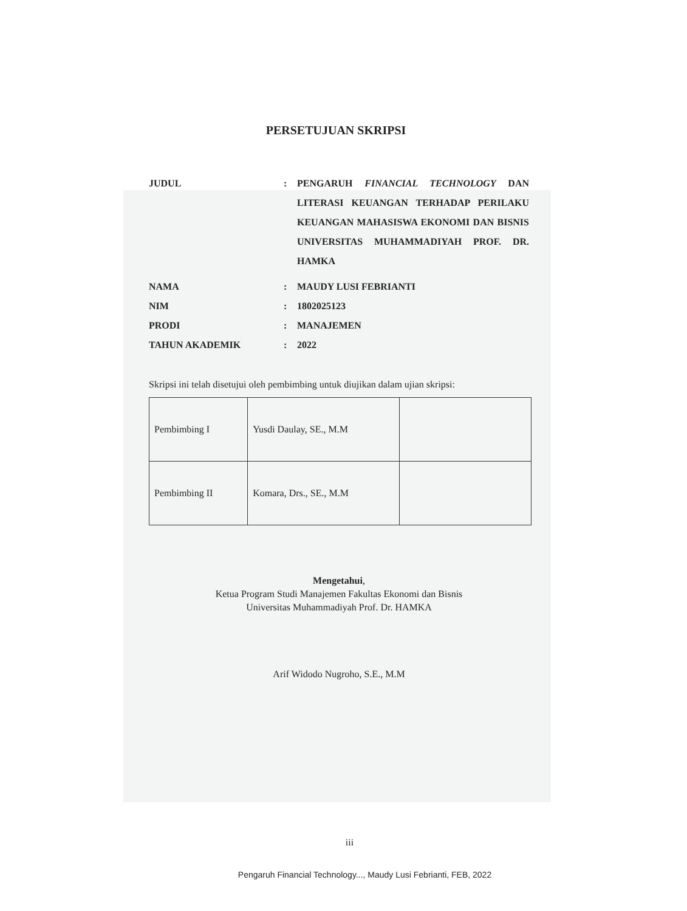PERSETUJUAN SKRIPSI
JUDUL : PENGARUH FINANCIAL TECHNOLOGY DAN LITERASI KEUANGAN TERHADAP PERILAKU KEUANGAN MAHASISWA EKONOMI DAN BISNIS UNIVERSITAS MUHAMMADIYAH PROF. DR. HAMKA
NAMA : MAUDY LUSI FEBRIANTI
NIM : 1802025123
PRODI : MANAJEMEN
TAHUN AKADEMIK : 2022
Skripsi ini telah disetujui oleh pembimbing untuk diujikan dalam ujian skripsi:
| Pembimbing I | Yusdi Daulay, SE., M.M | |
| Pembimbing II | Komara, Drs., SE., M.M | |
Mengetahui,
Ketua Program Studi Manajemen Fakultas Ekonomi dan Bisnis
Universitas Muhammadiyah Prof. Dr. HAMKA
Arif Widodo Nugroho, S.E., M.M
iii
Pengaruh Financial Technology..., Maudy Lusi Febrianti, FEB, 2022